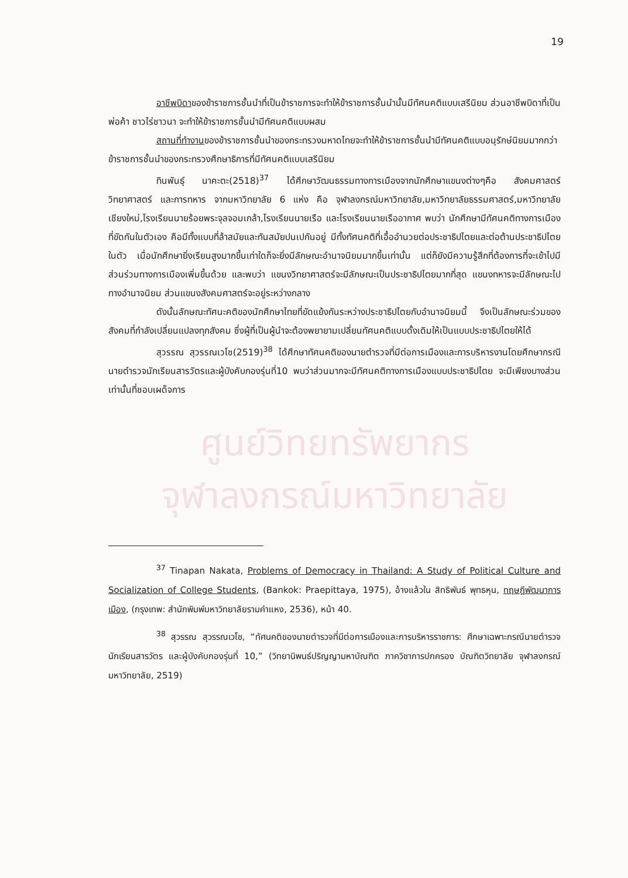19
อาชีพบิดาของข้าราชการชั้นนำที่เป็นข้าราชการจะทำให้ข้าราชการชั้นนำนั้นมีทัศนคติแบบเสรีนิยม ส่วนอาชีพบิดาที่เป็นพ่อค้า ชาวไร่ชาวนา จะทำให้ข้าราชการชั้นนำมีทัศนคติแบบผสม
สถานที่ทำงานของข้าราชการชั้นนำของกระทรวงมหาดไทยจะทำให้ข้าราชการชั้นนำมีทัศนคติแบบอนุรักษ์นิยมมากกว่าข้าราชการชั้นนำของกระทรวงศึกษาธิการที่มีทัศนคติแบบเสรีนิยม
ทินพันธุ์ นาคะตะ(2518)<sup>37</sup> ได้ศึกษาวัฒนธรรมทางการเมืองจากนักศึกษาแขนงต่างๆคือ สังคมศาสตร์ วิทยาศาสตร์ และการทหาร จากมหาวิทยาลัย 6 แห่ง คือ จุฬาลงกรณ์มหาวิทยาลัย,มหาวิทยาลัยธรรมศาสตร์,มหาวิทยาลัยเชียงใหม่,โรงเรียนนายร้อยพระจุลจอมเกล้า,โรงเรียนนายเรือ และโรงเรียนนายเรืออากาศ พบว่า นักศึกษามีทัศนคติทางการเมืองที่ขัดกันในตัวเอง คือมีทั้งแบบที่ล้าสมัยและทันสมัยปนเปกันอยู่ มีทั้งทัศนคติที่เอื้ออำนวยต่อประชาธิปไตยและต่อต้านประชาธิปไตยในตัว เมื่อนักศึกษายิ่งเรียนสูงมากขึ้นเท่าใดก็จะยิ่งมีลักษณะอำนาจนิยมมากขึ้นเท่านั้น แต่ก็ยังมีความรู้สึกที่ต้องการที่จะเข้าไปมีส่วนร่วมทางการเมืองเพิ่มขึ้นด้วย และพบว่า แขนงวิทยาศาสตร์จะมีลักษณะเป็นประชาธิปไตยมากที่สุด แขนงทหารจะมีลักษณะไปทางอำนาจนิยม ส่วนแขนงสังคมศาสตร์จะอยู่ระหว่างกลาง
ดังนั้นลักษณะทัศนะคติของนักศึกษาไทยที่ขัดแย้งกันระหว่างประชาธิปไตยกับอำนาจนิยมนี้ จึงเป็นลักษณะร่วมของสังคมที่กำลังเปลี่ยนแปลงทุกสังคม ซึ่งผู้ที่เป็นผู้นำจะต้องพยายามเปลี่ยนทัศนคติแบบดั้งเดิมให้เป็นแบบประชาธิปไตยให้ได้
สุวรรณ สุวรรณเวโช(2519)<sup>38</sup> ได้ศึกษาทัศนคติของนายตำรวจที่มีต่อการเมืองและการบริหารงานโดยศึกษากรณีนายตำรวจนักเรียนสารวัตรและผู้บังคับกองรุ่นที่10 พบว่าส่วนมากจะมีทัศนคติทางการเมืองแบบประชาธิปไตย จะมีเพียงบางส่วนเท่านั้นที่ชอบเผด็จการ
ศูนย์วิทยทรัพยากร
จุฬาลงกรณ์มหาวิทยาลัย
<sup>37</sup> Tinapan Nakata, Problems of Democracy in Thailand: A Study of Political Culture and Socialization of College Students, (Bankok: Praepittaya, 1975), อ้างแล้วใน สิทธิพันธ์ พุทธหุน, ทฤษฎีพัฒนาการเมือง, (กรุงเทพ: สำนักพิมพ์มหาวิทยาลัยรามคำแหง, 2536), หน้า 40.
<sup>38</sup> สุวรรณ สุวรรณเวโช, “ทัศนคติของนายตำรวจที่มีต่อการเมืองและการบริหารราชการ: ศึกษาเฉพาะกรณีนายตำรวจนักเรียนสารวัตร และผู้บังคับกองรุ่นที่ 10,” (วิทยานิพนธ์ปริญญามหาบัณฑิต ภาควิชาการปกครอง บัณฑิตวิทยาลัย จุฬาลงกรณ์มหาวิทยาลัย, 2519)